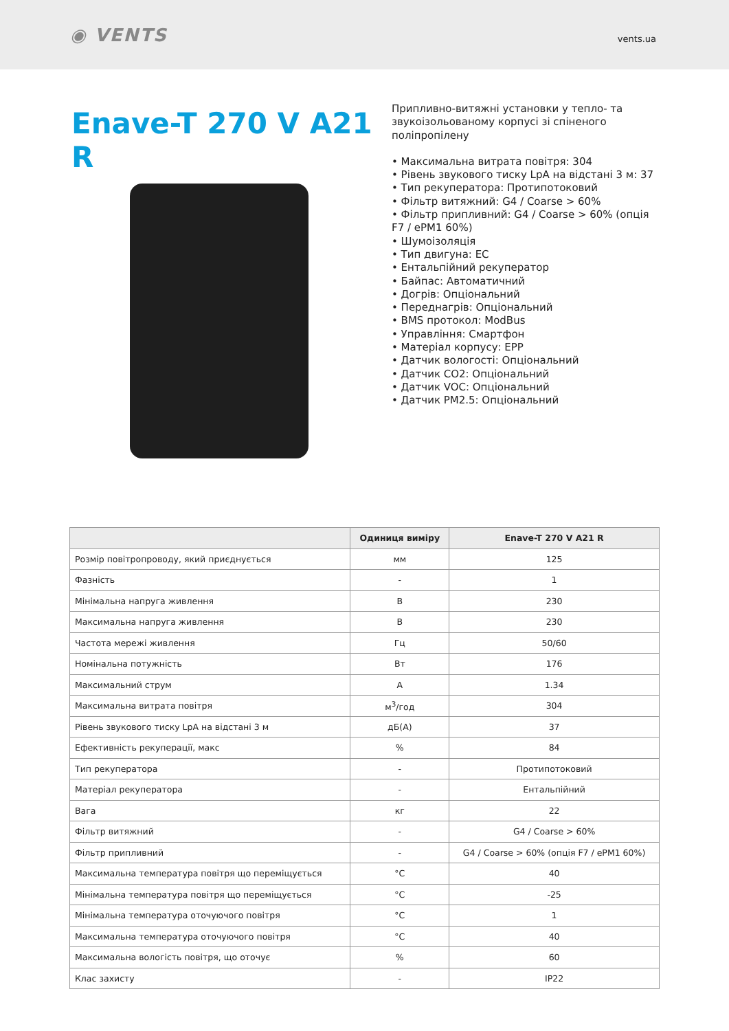◉ VENTS
vents.ua
Enave-T 270 V A21 R
Припливно-витяжні установки у тепло- та звукоізольованому корпусі зі спіненого поліпропілену
• Максимальна витрата повітря: 304
• Рівень звукового тиску LpA на відстані 3 м: 37
• Тип рекуператора: Протипотоковий
• Фільтр витяжний: G4 / Coarse > 60%
• Фільтр припливний: G4 / Coarse > 60% (опція F7 / ePM1 60%)
• Шумоізоляція
• Тип двигуна: EC
• Ентальпійний рекуператор
• Байпас: Автоматичний
• Догрів: Опціональний
• Переднагрів: Опціональний
• BMS протокол: ModBus
• Управління: Смартфон
• Матеріал корпусу: EPP
• Датчик вологості: Опціональний
• Датчик CO2: Опціональний
• Датчик VOC: Опціональний
• Датчик PM2.5: Опціональний
| | Одиниця виміру | Enave-T 270 V A21 R |
| --- | --- | --- |
| Розмір повітропроводу, який приєднується | мм | 125 |
| Фазність | - | 1 |
| Мінімальна напруга живлення | В | 230 |
| Максимальна напруга живлення | В | 230 |
| Частота мережі живлення | Гц | 50/60 |
| Номінальна потужність | Вт | 176 |
| Максимальний струм | А | 1.34 |
| Максимальна витрата повітря | м<sup>3</sup>/год | 304 |
| Рівень звукового тиску LpA на відстані 3 м | дБ(А) | 37 |
| Ефективність рекуперації, макс | % | 84 |
| Тип рекуператора | - | Протипотоковий |
| Матеріал рекуператора | - | Ентальпійний |
| Вага | кг | 22 |
| Фільтр витяжний | - | G4 / Coarse > 60% |
| Фільтр припливний | - | G4 / Coarse > 60% (опція F7 / ePM1 60%) |
| Максимальна температура повітря що переміщується | °C | 40 |
| Мінімальна температура повітря що переміщується | °C | -25 |
| Мінімальна температура оточуючого повітря | °C | 1 |
| Максимальна температура оточуючого повітря | °C | 40 |
| Максимальна вологість повітря, що оточує | % | 60 |
| Клас захисту | - | IP22 |